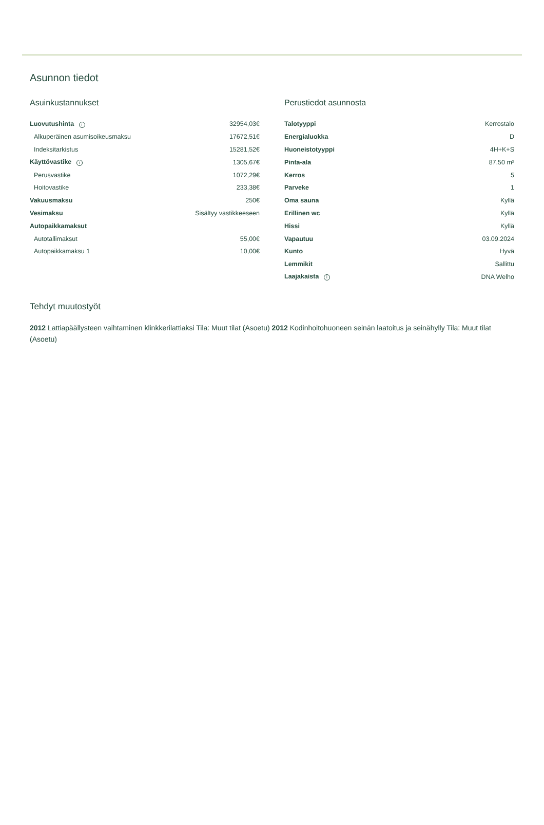Asunnon tiedot
Asuinkustannukset
| Luovutushinta i | 32954,03€ |
| Alkuperäinen asumisoikeusmaksu | 17672,51€ |
| Indeksitarkistus | 15281,52€ |
| Käyttövastike i | 1305,67€ |
| Perusvastike | 1072,29€ |
| Hoitovastike | 233,38€ |
| Vakuusmaksu | 250€ |
| Vesimaksu | Sisältyy vastikkeeseen |
| Autopaikkamaksut | |
| Autotallimaksut | 55,00€ |
| Autopaikkamaksu 1 | 10,00€ |
Perustiedot asunnosta
| Talotyyppi | Kerrostalo |
| Energialuokka | D |
| Huoneistotyyppi | 4H+K+S |
| Pinta-ala | 87.50 m² |
| Kerros | 5 |
| Parveke | 1 |
| Oma sauna | Kyllä |
| Erillinen wc | Kyllä |
| Hissi | Kyllä |
| Vapautuu | 03.09.2024 |
| Kunto | Hyvä |
| Lemmikit | Sallittu |
| Laajakaista i | DNA Welho |
Tehdyt muutostyöt
2012 Lattiapäällysteen vaihtaminen klinkkerilattiaksi Tila: Muut tilat (Asoetu) 2012 Kodinhoitohuoneen seinän laatoitus ja seinähylly Tila: Muut tilat (Asoetu)